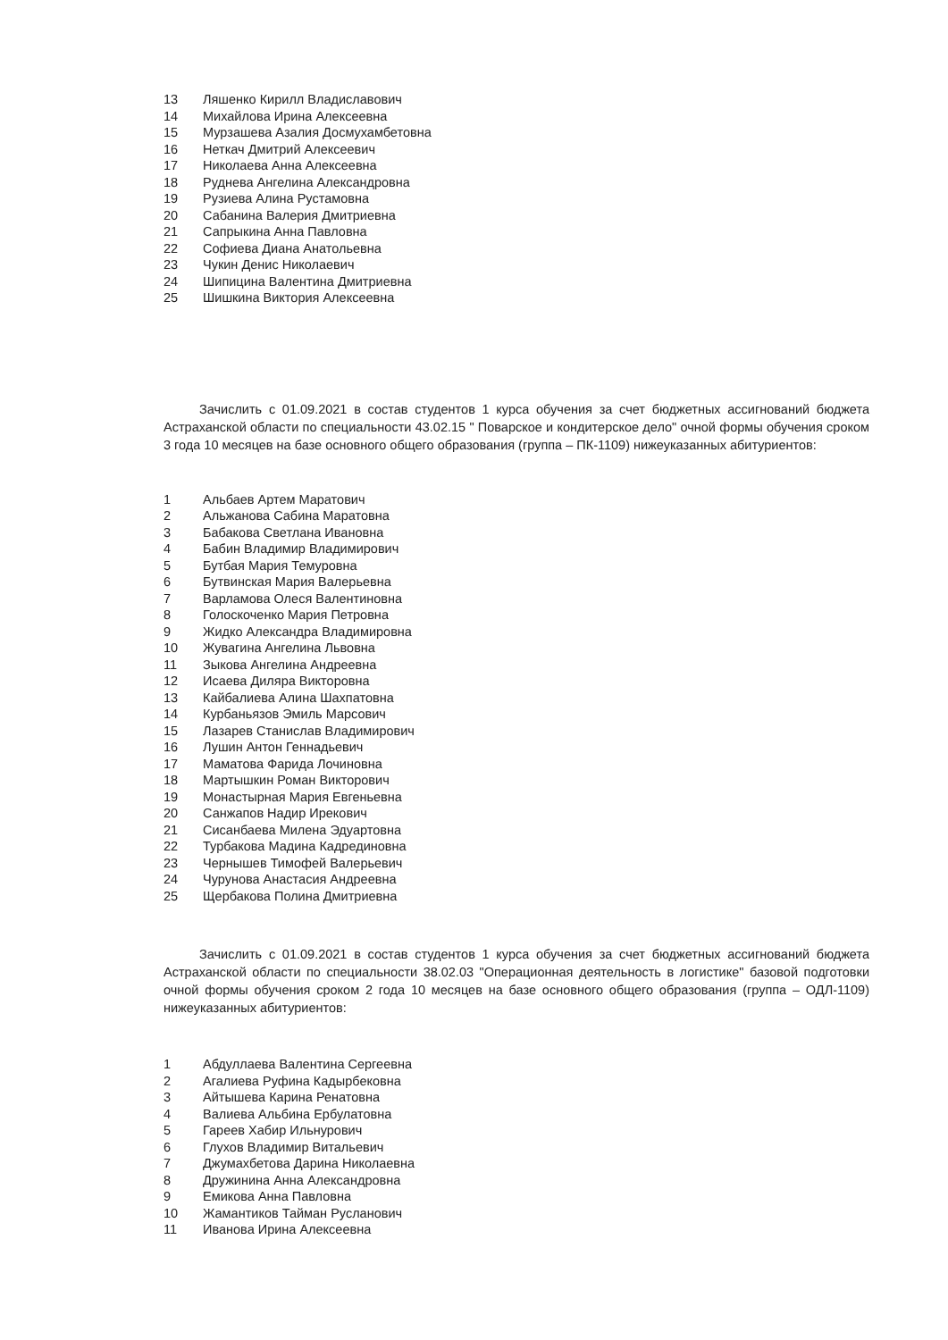13 Ляшенко Кирилл Владиславович
14 Михайлова Ирина Алексеевна
15 Мурзашева Азалия Досмухамбетовна
16 Неткач Дмитрий Алексеевич
17 Николаева Анна Алексеевна
18 Руднева Ангелина Александровна
19 Рузиева Алина Рустамовна
20 Сабанина Валерия Дмитриевна
21 Сапрыкина Анна Павловна
22 Софиева Диана Анатольевна
23 Чукин Денис Николаевич
24 Шипицина Валентина Дмитриевна
25 Шишкина Виктория Алексеевна
Зачислить с 01.09.2021 в состав студентов 1 курса обучения за счет бюджетных ассигнований бюджета Астраханской области по специальности 43.02.15 " Поварское и кондитерское дело" очной формы обучения сроком 3 года 10 месяцев на базе основного общего образования (группа – ПК-1109) нижеуказанных абитуриентов:
1 Альбаев Артем Маратович
2 Альжанова Сабина Маратовна
3 Бабакова Светлана Ивановна
4 Бабин Владимир Владимирович
5 Бутбая Мария Темуровна
6 Бутвинская Мария Валерьевна
7 Варламова Олеся Валентиновна
8 Голоскоченко Мария Петровна
9 Жидко Александра Владимировна
10 Жувагина Ангелина Львовна
11 Зыкова Ангелина Андреевна
12 Исаева Диляра Викторовна
13 Кайбалиева Алина Шахпатовна
14 Курбаньязов Эмиль Марсович
15 Лазарев Станислав Владимирович
16 Лушин Антон Геннадьевич
17 Маматова Фарида Лочиновна
18 Мартышкин Роман Викторович
19 Монастырная Мария Евгеньевна
20 Санжапов Надир Ирекович
21 Сисанбаева Милена Эдуартовна
22 Турбакова Мадина Кадрединовна
23 Чернышев Тимофей Валерьевич
24 Чурунова Анастасия Андреевна
25 Щербакова Полина Дмитриевна
Зачислить с 01.09.2021 в состав студентов 1 курса обучения за счет бюджетных ассигнований бюджета Астраханской области по специальности 38.02.03 "Операционная деятельность в логистике" базовой подготовки очной формы обучения сроком 2 года 10 месяцев на базе основного общего образования (группа – ОДЛ-1109) нижеуказанных абитуриентов:
1 Абдуллаева Валентина Сергеевна
2 Агалиева Руфина Кадырбековна
3 Айтышева Карина Ренатовна
4 Валиева Альбина Ербулатовна
5 Гареев Хабир Ильнурович
6 Глухов Владимир Витальевич
7 Джумахбетова Дарина Николаевна
8 Дружинина Анна Александровна
9 Емикова Анна Павловна
10 Жамантиков Тайман Русланович
11 Иванова Ирина Алексеевна